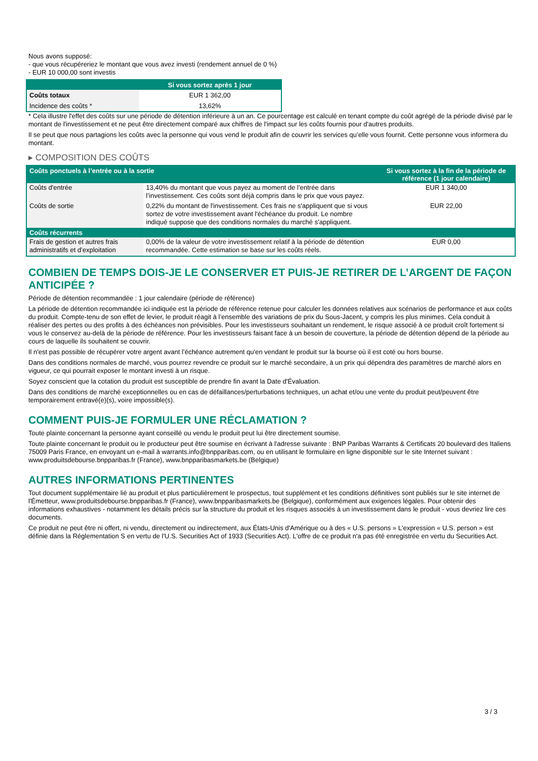Nous avons supposé:
- que vous récupéreriez le montant que vous avez investi (rendement annuel de 0 %)
- EUR 10 000,00 sont investis
| | Si vous sortez après 1 jour |
| --- | --- |
| Coûts totaux | EUR 1 362,00 |
| Incidence des coûts * | 13,62% |
* Cela illustre l'effet des coûts sur une période de détention inférieure à un an. Ce pourcentage est calculé en tenant compte du coût agrégé de la période divisé par le montant de l'investissement et ne peut être directement comparé aux chiffres de l'impact sur les coûts fournis pour d'autres produits.
Il se peut que nous partagions les coûts avec la personne qui vous vend le produit afin de couvrir les services qu’elle vous fournit. Cette personne vous informera du montant.
▸ COMPOSITION DES COÛTS
| Coûts ponctuels à l’entrée ou à la sortie | | Si vous sortez à la fin de la période de référence (1 jour calendaire) |
| --- | --- | --- |
| Coûts d'entrée | 13,40% du montant que vous payez au moment de l’entrée dans l’investissement. Ces coûts sont déjà compris dans le prix que vous payez. | EUR 1 340,00 |
| Coûts de sortie | 0,22% du montant de l'investissement. Ces frais ne s'appliquent que si vous sortez de votre investissement avant l'échéance du produit. Le nombre indiqué suppose que des conditions normales du marché s'appliquent. | EUR 22,00 |
| Coûts récurrents | | |
| Frais de gestion et autres frais administratifs et d’exploitation | 0,00% de la valeur de votre investissement relatif à la période de détention recommandée. Cette estimation se base sur les coûts réels. | EUR 0,00 |
COMBIEN DE TEMPS DOIS-JE LE CONSERVER ET PUIS-JE RETIRER DE L’ARGENT DE FAÇON ANTICIPÉE ?
Période de détention recommandée : 1 jour calendaire (période de référence)
La période de détention recommandée ici indiquée est la période de référence retenue pour calculer les données relatives aux scénarios de performance et aux coûts du produit. Compte-tenu de son effet de levier, le produit réagit à l’ensemble des variations de prix du Sous-Jacent, y compris les plus minimes. Cela conduit à réaliser des pertes ou des profits à des échéances non prévisibles. Pour les investisseurs souhaitant un rendement, le risque associé à ce produit croît fortement si vous le conservez au-delà de la période de référence. Pour les investisseurs faisant face à un besoin de couverture, la période de détention dépend de la période au cours de laquelle ils souhaitent se couvrir.
Il n'est pas possible de récupérer votre argent avant l’échéance autrement qu'en vendant le produit sur la bourse où il est coté ou hors bourse.
Dans des conditions normales de marché, vous pourrez revendre ce produit sur le marché secondaire, à un prix qui dépendra des paramètres de marché alors en vigueur, ce qui pourrait exposer le montant investi à un risque.
Soyez conscient que la cotation du produit est susceptible de prendre fin avant la Date d'Évaluation.
Dans des conditions de marché exceptionnelles ou en cas de défaillances/perturbations techniques, un achat et/ou une vente du produit peut/peuvent être temporairement entravé(e)(s), voire impossible(s).
COMMENT PUIS-JE FORMULER UNE RÉCLAMATION ?
Toute plainte concernant la personne ayant conseillé ou vendu le produit peut lui être directement soumise.
Toute plainte concernant le produit ou le producteur peut être soumise en écrivant à l'adresse suivante : BNP Paribas Warrants & Certificats 20 boulevard des Italiens 75009 Paris France, en envoyant un e-mail à warrants.info@bnpparibas.com, ou en utilisant le formulaire en ligne disponible sur le site Internet suivant : www.produitsdebourse.bnpparibas.fr (France), www.bnpparibasmarkets.be (Belgique)
AUTRES INFORMATIONS PERTINENTES
Tout document supplémentaire lié au produit et plus particulièrement le prospectus, tout supplément et les conditions définitives sont publiés sur le site internet de l'Émetteur, www.produitsdebourse.bnpparibas.fr (France), www.bnpparibasmarkets.be (Belgique), conformément aux exigences légales. Pour obtenir des informations exhaustives - notamment les détails précis sur la structure du produit et les risques associés à un investissement dans le produit - vous devriez lire ces documents.
Ce produit ne peut être ni offert, ni vendu, directement ou indirectement, aux États-Unis d'Amérique ou à des « U.S. persons » L'expression « U.S. person » est définie dans la Réglementation S en vertu de l'U.S. Securities Act of 1933 (Securities Act). L'offre de ce produit n'a pas été enregistrée en vertu du Securities Act.
3 / 3